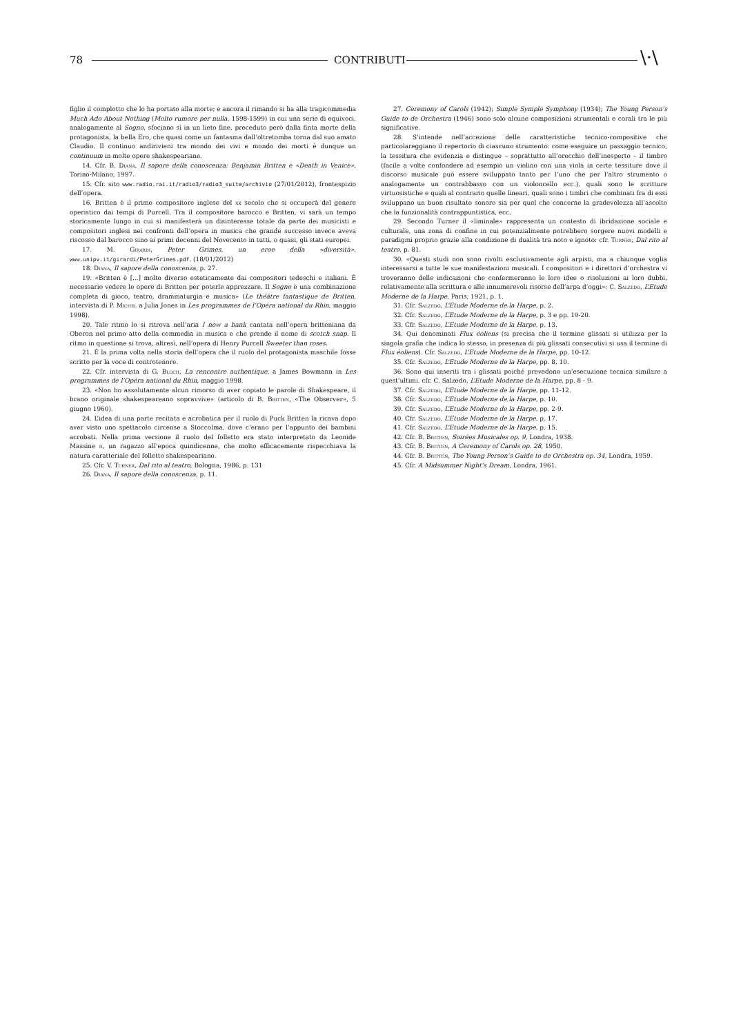78 CONTRIBUTI \·\
figlio il complotto che lo ha portato alla morte; e ancora il rimando si ha alla tragicommedia Much Ado About Nothing (Molto rumore per nulla, 1598-1599) in cui una serie di equivoci, analogamente al Sogno, sfociano sì in un lieto fine, preceduto però dalla finta morte della protagonista, la bella Ero, che quasi come un fantasma dall’oltretomba torna dal suo amato Claudio. Il continuo andirivieni tra mondo dei vivi e mondo dei morti è dunque un continuum in molte opere shakespeariane.
14. Cfr. B. Diana, Il sapore della conoscenza: Benjamin Britten e «Death in Venice», Torino-Milano, 1997.
15. Cfr. sito www.radio.rai.it/radio3/radio3_suite/archivio (27/01/2012), frontespizio dell’opera.
16. Britten è il primo compositore inglese del xx secolo che si occuperà del genere operistico dai tempi di Purcell. Tra il compositore barocco e Britten, vi sarà un tempo storicamente lungo in cui si manifesterà un disinteresse totale da parte dei musicisti e compositori inglesi nei confronti dell’opera in musica che grande successo invece aveva riscosso dal barocco sino ai primi decenni del Novecento in tutti, o quasi, gli stati europei.
17. M. Girardi, Peter Grimes, un eroe della «diversità», www.unipv.it/girardi/PeterGrimes.pdf. (18/01/2012)
18. Diana, Il sapore della conoscenza, p. 27.
19. «Britten è [...] molto diverso esteticamente dai compositori tedeschi e italiani. È necessario vedere le opere di Britten per poterle apprezzare. Il Sogno è una combinazione completa di gioco, teatro, drammaturgia e musica» (Le théâtre fantastique de Britten, intervista di P. Michel a Julia Jones in Les programmes de l’Opéra national du Rhin, maggio 1998).
20. Tale ritmo lo si ritrova nell’aria I now a bank cantata nell’opera britteniana da Oberon nel primo atto della commedia in musica e che prende il nome di scotch snap. Il ritmo in questione si trova, altresì, nell’opera di Henry Purcell Sweeter than roses.
21. È la prima volta nella storia dell’opera che il ruolo del protagonista maschile fosse scritto per la voce di controtenore.
22. Cfr. intervista di G. Bloch, La rencontre authentique, a James Bowmann in Les programmes de l’Opéra national du Rhin, maggio 1998.
23. «Non ho assolutamente alcun rimorso di aver copiato le parole di Shakespeare, il brano originale shakespeareano sopravvive» (articolo di B. Britten, «The Observer», 5 giugno 1960).
24. L’idea di una parte recitata e acrobatica per il ruolo di Puck Britten la ricava dopo aver visto uno spettacolo circense a Stoccolma, dove c’erano per l’appunto dei bambini acrobati. Nella prima versione il ruolo del folletto era stato interpretato da Leonide Massine ii, un ragazzo all’epoca quindicenne, che molto efficacemente rispecchiava la natura caratteriale del folletto shakespeariano.
25. Cfr. V. Turner, Dal rito al teatro, Bologna, 1986, p. 131
26. Diana, Il sapore della conoscenza, p. 11.
27. Ceremony of Carols (1942); Simple Symple Symphony (1934); The Young Person’s Guide to de Orchestra (1946) sono solo alcune composizioni strumentali e corali tra le più significative.
28. S’intende nell’accezione delle caratteristiche tecnico-compositive che particolareggiano il repertorio di ciascuno strumento: come eseguire un passaggio tecnico, la tessitura che evidenzia e distingue – soprattutto all’orecchio dell’inesperto – il timbro (facile a volte confondere ad esempio un violino con una viola in certe tessiture dove il discorso musicale può essere sviluppato tanto per l’uno che per l’altro strumento o analogamente un contrabbasso con un violoncello ecc.), quali sono le scritture virtuosistiche e quali al contrario quelle lineari, quali sono i timbri che combinati fra di essi sviluppano un buon risultato sonoro sia per quel che concerne la gradevolezza all’ascolto che la funzionalità contrappuntistica, ecc.
29. Secondo Turner il «liminale» rappresenta un contesto di ibridazione sociale e culturale, una zona di confine in cui potenzialmente potrebbero sorgere nuovi modelli e paradigmi proprio grazie alla condizione di dualità tra noto e ignoto: cfr. Turner, Dal rito al teatro, p. 81.
30. «Questi studi non sono rivolti esclusivamente agli arpisti, ma a chiunque voglia interessarsi a tutte le sue manifestazioni musicali. I compositori e i direttori d’orchestra vi troveranno delle indicazioni che confermeranno le loro idee o risoluzioni ai loro dubbi, relativamente alla scrittura e alle innumerevoli risorse dell’arpa d’oggi»: C. Salzedo, L’Etude Moderne de la Harpe, Paris, 1921, p. 1.
31. Cfr. Salzedo, L’Etude Moderne de la Harpe, p. 2.
32. Cfr. Salzedo, L’Etude Moderne de la Harpe, p. 3 e pp. 19-20.
33. Cfr. Salzedo, L’Etude Moderne de la Harpe, p. 13.
34. Qui denominati Flux éoliens (si precisa che il termine glissati si utilizza per la singola grafia che indica lo stesso, in presenza di più glissati consecutivi si usa il termine di Flux éoliens). Cfr. Salzedo, L’Etude Moderne de la Harpe, pp. 10-12.
35. Cfr. Salzedo, L’Etude Moderne de la Harpe, pp. 8, 10.
36. Sono qui inseriti tra i glissati poiché prevedono un’esecuzione tecnica similare a quest’ultimi. cfr. C. Salzedo, L’Etude Moderne de la Harpe, pp. 8 - 9.
37. Cfr. Salzedo, L’Etude Moderne de la Harpe, pp. 11-12.
38. Cfr. Salzedo, L’Etude Moderne de la Harpe, p. 10.
39. Cfr. Salzedo, L’Etude Moderne de la Harpe, pp. 2-9.
40. Cfr. Salzedo, L’Etude Moderne de la Harpe, p. 17.
41. Cfr. Salzedo, L’Etude Moderne de la Harpe, p. 15.
42. Cfr. B. Britten, Soirées Musicales op. 9, Londra, 1938.
43. Cfr. B. Britten, A Ceremony of Carols op. 28, 1950.
44. Cfr. B. Britten, The Young Person’s Guide to de Orchestra op. 34, Londra, 1959.
45. Cfr. A Midsummer Night’s Dream, Londra, 1961.